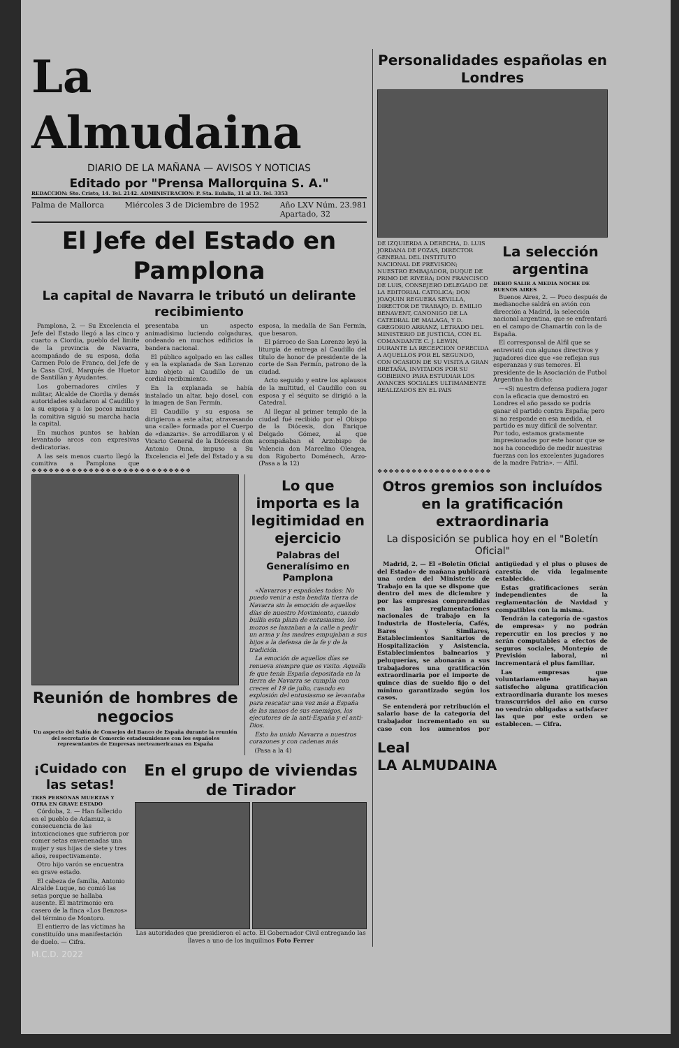La Almudaina
DIARIO DE LA MAÑANA — AVISOS Y NOTICIAS
Editado por "Prensa Mallorquina S. A."
REDACCION: Sto. Cristo, 14. Tel. 2142. ADMINISTRACION: P. Sta. Eulalia, 11 al 13. Tel. 3353
Palma de Mallorca Miércoles 3 de Diciembre de 1952 Año LXV Núm. 23.981
Apartado, 32
El Jefe del Estado en Pamplona
La capital de Navarra le tributó un delirante recibimiento
Pamplona, 2. — Su Excelencia el Jefe del Estado llegó a las cinco y cuarto a Ciordia, pueblo del limite de la provincia de Navarra, acompañado de su esposa, doña Carmen Polo de Franco, del Jefe de la Casa Civil, Marqués de Huetor de Santillán y Ayudantes.
Los gobernadores civiles y militar, Alcalde de Ciordia y demás autoridades saludaron al Caudillo y a su esposa y a los pocos minutos la comitiva siguió su marcha hacia la capital.
En muchos puntos se habían levantado arcos con expresivas dedicatorias.
A las seis menos cuarto llegó la comitiva a Pamplona que presentaba un aspecto animadísimo luciendo colgaduras, ondeando en muchos edificios la bandera nacional.
El público agolpado en las calles y en la explanada de San Lorenzo hizo objeto al Caudillo de un cordial recibimiento.
En la explanada se había instalado un altar, bajo dosel, con la imagen de San Fermín.
El Caudillo y su esposa se dirigieron a este altar, atravesando una «calle» formada por el Cuerpo de «danzaris». Se arrodillaron y el Vicario General de la Diócesis don Antonio Onna, impuso a Su Excelencia el Jefe del Estado y a su esposa, la medalla de San Fermín, que besaron.
El párroco de San Lorenzo leyó la liturgia de entrega al Caudillo del título de honor de presidente de la corte de San Fermín, patrono de la ciudad.
Acto seguido y entre los aplausos de la multitud, el Caudillo con su esposa y el séquito se dirigió a la Catedral.
Al llegar al primer templo de la ciudad fué recibido por el Obispo de la Diócesis, don Enrique Delgado Gómez, al que acompañaban el Arzobispo de Valencia don Marcelino Oleagea, don Rigoberto Doménech, Arzo- (Pasa a la 12)
❖❖❖❖❖❖❖❖❖❖❖❖❖❖❖❖❖❖❖❖❖❖❖❖❖❖❖❖
Reunión de hombres de negocios
Un aspecto del Salón de Consejos del Banco de España durante la reunión del secretario de Comercio estadounidense con los españoles representantes de Empresas norteamericanas en España
Lo que importa es la legitimidad en ejercicio
Palabras del Generalísimo en Pamplona
«Navarros y españoles todos: No puedo venir a esta bendita tierra de Navarra sin la emoción de aquellos días de nuestro Movimiento, cuando bullía esta plaza de entusiasmo, los mozos se lanzaban a la calle a pedir un arma y las madres empujaban a sus hijos a la defensa de la fe y de la tradición.
La emoción de aquellos días se renueva siempre que os visito. Aquella fe que tenía España depositada en la tierra de Navarra se cumplía con creces el 19 de julio, cuando en explosión del entusiasmo se levantaba para rescatar una vez más a España de las manos de sus enemigos, los ejecutores de la anti-España y el anti-Dios.
Esto ha unido Navarra a nuestros corazones y con cadenas más
(Pasa a la 4)
¡Cuidado con las setas!
TRES PERSONAS MUERTAS Y OTRA EN GRAVE ESTADO
Córdoba, 2. — Han fallecido en el pueblo de Adamuz, a consecuencia de las intoxicaciones que sufrieron por comer setas envenenadas una mujer y sus hijas de siete y tres años, respectivamente.
Otro hijo varón se encuentra en grave estado.
El cabeza de familia, Antonio Alcalde Luque, no comió las setas porque se hallaba ausente. El matrimonio era casero de la finca «Los Benzos» del término de Montoro.
El entierro de las víctimas ha constituído una manifestación de duelo. — Cifra.
En el grupo de viviendas de Tirador
Las autoridades que presidieron el acto. El Gobernador Civil entregando las llaves a uno de los inquilinos Foto Ferrer
Personalidades españolas en Londres
DE IZQUIERDA A DERECHA, D. LUIS JORDANA DE POZAS, DIRECTOR GENERAL DEL INSTITUTO NACIONAL DE PREVISION; NUESTRO EMBAJADOR, DUQUE DE PRIMO DE RIVERA; DON FRANCISCO DE LUIS, CONSEJERO DELEGADO DE LA EDITORIAL CATOLICA; DON JOAQUIN REGUERA SEVILLA, DIRECTOR DE TRABAJO; D. EMILIO BENAVENT, CANONIGO DE LA CATEDRAL DE MALAGA, Y D. GREGORIO ARRANZ, LETRADO DEL MINISTERIO DE JUSTICIA, CON EL COMANDANTE C. J. LEWIN, DURANTE LA RECEPCION OFRECIDA A AQUELLOS POR EL SEGUNDO, CON OCASION DE SU VISITA A GRAN BRETAÑA, INVITADOS POR SU GOBIERNO PARA ESTUDIAR LOS AVANCES SOCIALES ULTIMAMENTE REALIZADOS EN EL PAIS
La selección argentina
DEBIO SALIR A MEDIA NOCHE DE BUENOS AIRES
Buenos Aires, 2. — Poco después de medianoche saldrá en avión con dirección a Madrid, la selección nacional argentina, que se enfrentará en el campo de Chamartín con la de España.
El corresponsal de Alfil que se entrevistó con algunos directivos y jugadores dice que «se reflejan sus esperanzas y sus temores. El presidente de la Asociación de Futbol Argentina ha dicho:
—«Si nuestra defensa pudiera jugar con la eficacia que demostró en Londres el año pasado se podría ganar el partido contra España; pero si no responde en esa medida, el partido es muy difícil de solventar. Por todo, estamos gratamente impresionados por este honor que se nos ha concedido de medir nuestras fuerzas con los excelentes jugadores de la madre Patria». — Alfil.
❖❖❖❖❖❖❖❖❖❖❖❖❖❖❖❖❖❖❖❖
Otros gremios son incluídos en la gratificación extraordinaria
La disposición se publica hoy en el "Boletín Oficial"
Madrid, 2. — El «Boletín Oficial del Estado» de mañana publicará una orden del Ministerio de Trabajo en la que se dispone que dentro del mes de diciembre y por las empresas comprendidas en las reglamentaciones nacionales de trabajo en la Industria de Hostelería, Cafés, Bares y Similares, Establecimientos Sanitarios de Hospitalización y Asistencia. Establecimientos balnearios y peluquerías, se abonarán a sus trabajadores una gratificación extraordinaria por el importe de quince días de sueldo fijo o del mínimo garantizado según los casos.
Se entenderá por retribución el salario base de la categoría del trabajador incrementado en su caso con los aumentos por antigüedad y el plus o pluses de carestía de vida legalmente establecido.
Estas gratificaciones serán independientes de la reglamentación de Navidad y compatibles con la misma.
Tendrán la categoría de «gastos de empresa» y no podrán repercutir en los precios y no serán computables a efectos de seguros sociales, Montepío de Previsión laboral, ni incrementará el plus familiar.
Las empresas que voluntariamente hayan satisfecho alguna gratificación extraordinaria durante los meses transcurridos del año en curso no vendrán obligadas a satisfacer las que por este orden se establecen. — Cifra.
Leal
LA ALMUDAINA
M.C.D. 2022